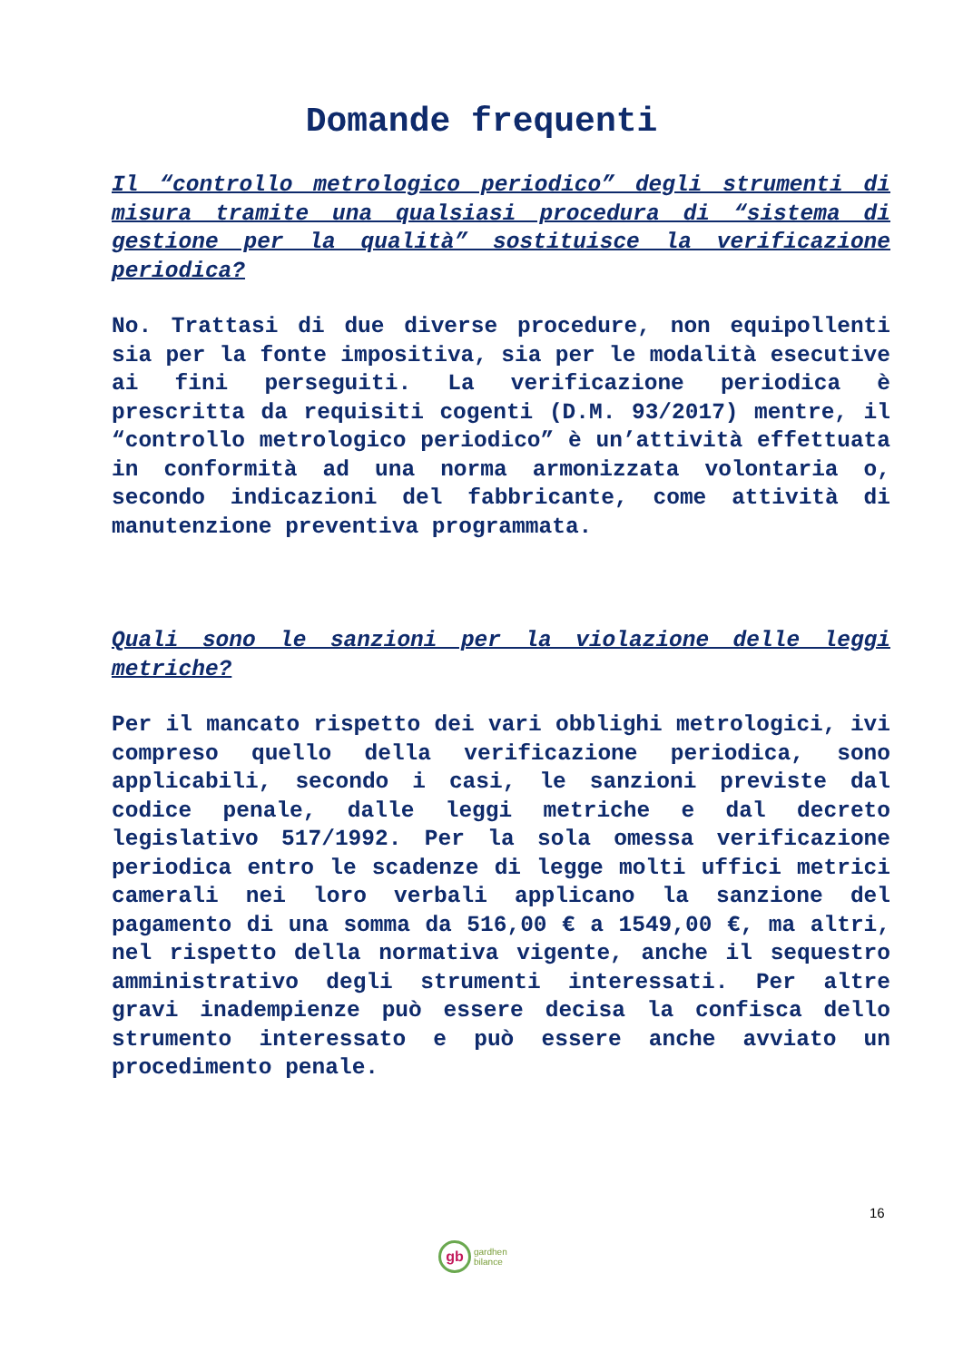Domande frequenti
Il “controllo metrologico periodico” degli strumenti di misura tramite una qualsiasi procedura di “sistema di gestione per la qualità” sostituisce la verificazione periodica?
No. Trattasi di due diverse procedure, non equipollenti sia per la fonte impositiva, sia per le modalità esecutive ai fini perseguiti. La verificazione periodica è prescritta da requisiti cogenti (D.M. 93/2017) mentre, il “controllo metrologico periodico” è un’attività effettuata in conformità ad una norma armonizzata volontaria o, secondo indicazioni del fabbricante, come attività di manutenzione preventiva programmata.
Quali sono le sanzioni per la violazione delle leggi metriche?
Per il mancato rispetto dei vari obblighi metrologici, ivi compreso quello della verificazione periodica, sono applicabili, secondo i casi, le sanzioni previste dal codice penale, dalle leggi metriche e dal decreto legislativo 517/1992. Per la sola omessa verificazione periodica entro le scadenze di legge molti uffici metrici camerali nei loro verbali applicano la sanzione del pagamento di una somma da 516,00 € a 1549,00 €, ma altri, nel rispetto della normativa vigente, anche il sequestro amministrativo degli strumenti interessati. Per altre gravi inadempienze può essere decisa la confisca dello strumento interessato e può essere anche avviato un procedimento penale.
16
gb
gardhen
bilance